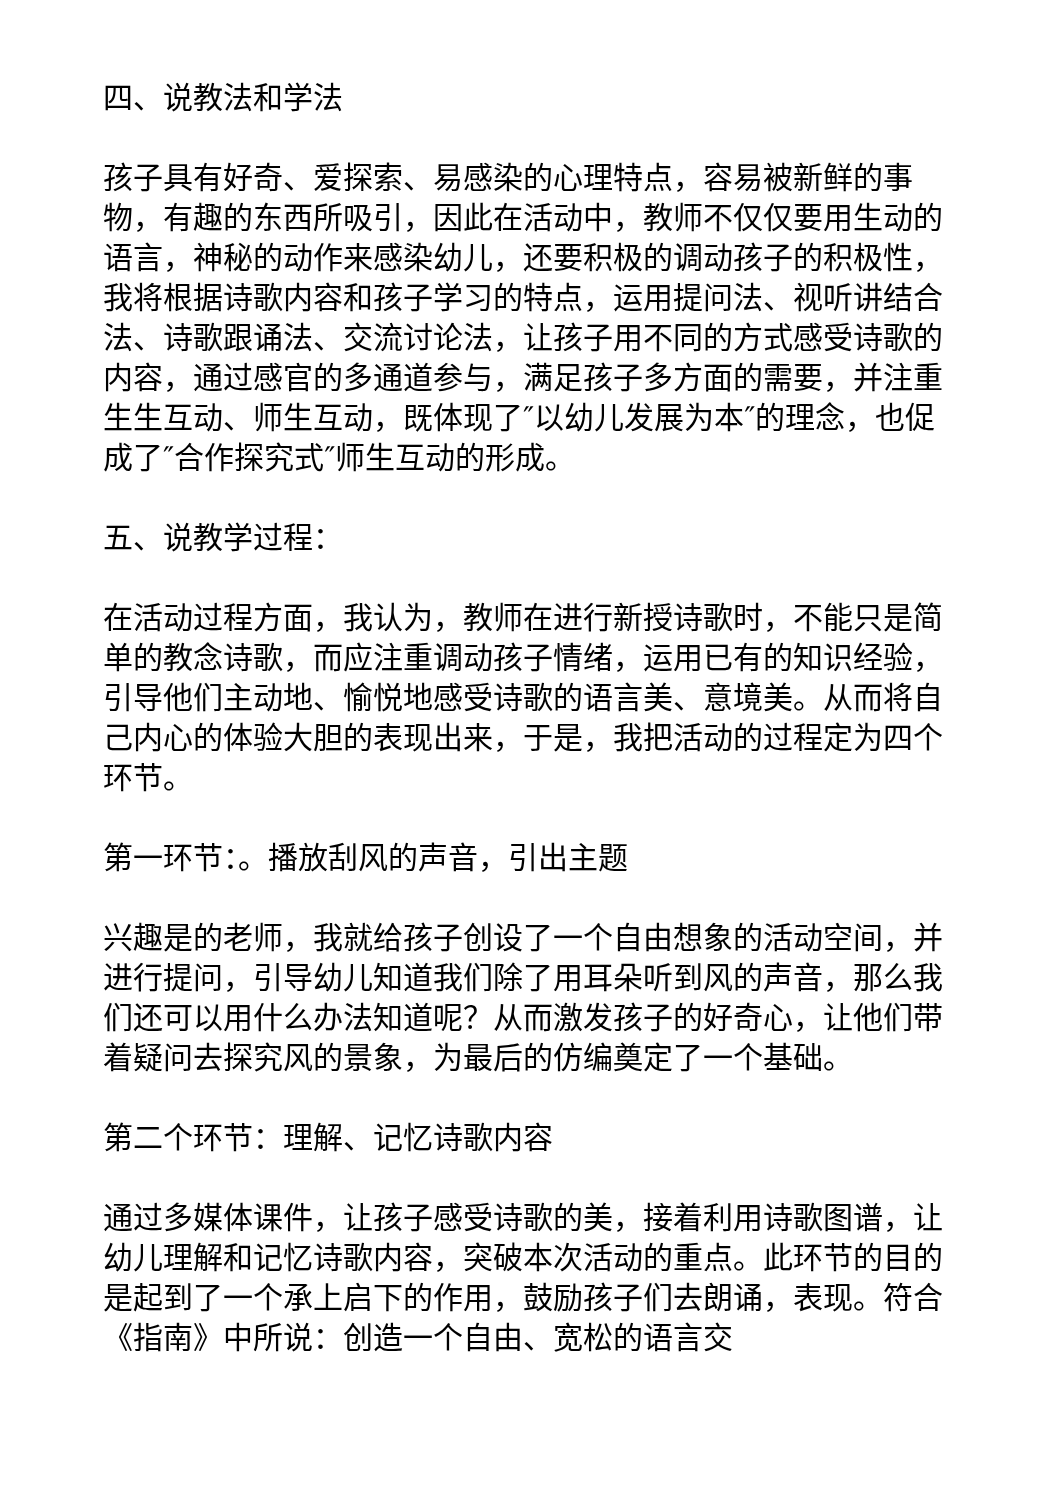四、说教法和学法
孩子具有好奇、爱探索、易感染的心理特点，容易被新鲜的事物，有趣的东西所吸引，因此在活动中，教师不仅仅要用生动的语言，神秘的动作来感染幼儿，还要积极的调动孩子的积极性，我将根据诗歌内容和孩子学习的特点，运用提问法、视听讲结合法、诗歌跟诵法、交流讨论法，让孩子用不同的方式感受诗歌的内容，通过感官的多通道参与，满足孩子多方面的需要，并注重生生互动、师生互动，既体现了″以幼儿发展为本″的理念，也促成了″合作探究式″师生互动的形成。
五、说教学过程：
在活动过程方面，我认为，教师在进行新授诗歌时，不能只是简单的教念诗歌，而应注重调动孩子情绪，运用已有的知识经验，引导他们主动地、愉悦地感受诗歌的语言美、意境美。从而将自己内心的体验大胆的表现出来，于是，我把活动的过程定为四个环节。
第一环节：。播放刮风的声音，引出主题
兴趣是的老师，我就给孩子创设了一个自由想象的活动空间，并进行提问，引导幼儿知道我们除了用耳朵听到风的声音，那么我们还可以用什么办法知道呢？从而激发孩子的好奇心，让他们带着疑问去探究风的景象，为最后的仿编奠定了一个基础。
第二个环节：理解、记忆诗歌内容
通过多媒体课件，让孩子感受诗歌的美，接着利用诗歌图谱，让幼儿理解和记忆诗歌内容，突破本次活动的重点。此环节的目的是起到了一个承上启下的作用，鼓励孩子们去朗诵，表现。符合《指南》中所说：创造一个自由、宽松的语言交